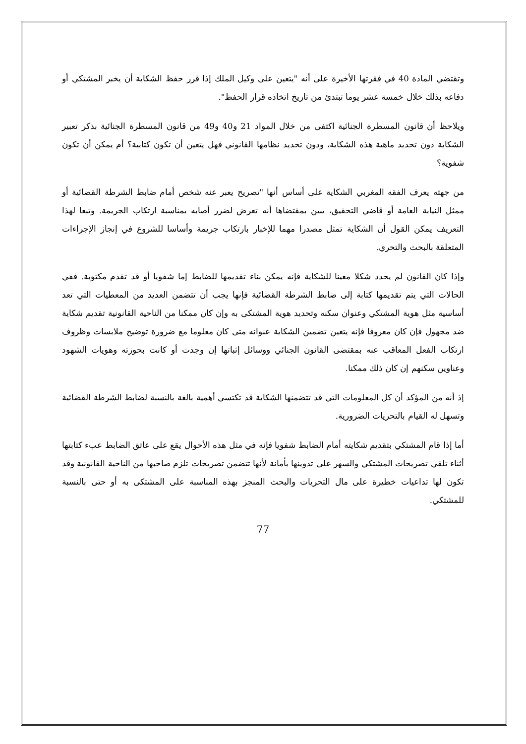وتقتضي المادة 40 في فقرتها الأخيرة على أنه "يتعين على وكيل الملك إذا قرر حفظ الشكاية أن يخبر المشتكي أو دفاعه بذلك خلال خمسة عشر يوما تبتدئ من تاريخ اتخاذه قرار الحفظ".
ويلاحظ أن قانون المسطرة الجنائية اكتفى من خلال المواد 21 و40 و49 من قانون المسطرة الجنائية بذكر تعبير الشكاية دون تحديد ماهية هذه الشكاية، ودون تحديد نظامها القانوني فهل يتعين أن تكون كتابية؟ أم يمكن أن تكون شفوية؟
من جهته يعرف الفقه المغربي الشكاية على أساس أنها "تصريح يعبر عنه شخص أمام ضابط الشرطة القضائية أو ممثل النيابة العامة أو قاضي التحقيق، يبين بمقتضاها أنه تعرض لضرر أصابه بمناسبة ارتكاب الجريمة. وتبعا لهذا التعريف يمكن القول أن الشكاية تمثل مصدرا مهما للإخبار بارتكاب جريمة وأساسا للشروع في إنجاز الإجراءات المتعلقة بالبحث والتحري.
وإذا كان القانون لم يحدد شكلا معينا للشكاية فإنه يمكن بناء تقديمها للضابط إما شفويا أو قد تقدم مكتوبة. ففي الحالات التي يتم تقديمها كتابة إلى ضابط الشرطة القضائية فإنها يجب أن تتضمن العديد من المعطيات التي تعد أساسية مثل هوية المشتكي وعنوان سكنه وتحديد هوية المشتكى به وإن كان ممكنا من الناحية القانونية تقديم شكاية ضد مجهول فإن كان معروفا فإنه يتعين تضمين الشكاية عنوانه متى كان معلوما مع ضرورة توضيح ملابسات وظروف ارتكاب الفعل المعاقب عنه بمقتضى القانون الجنائي ووسائل إثباتها إن وجدت أو كانت بحوزته وهويات الشهود وعناوين سكنهم إن كان ذلك ممكنا.
إذ أنه من المؤكد أن كل المعلومات التي قد تتضمنها الشكاية قد تكتسي أهمية بالغة بالنسبة لضابط الشرطة القضائية وتسهل له القيام بالتحريات الضرورية.
أما إذا قام المشتكي بتقديم شكايته أمام الضابط شفويا فإنه في مثل هذه الأحوال يقع على عاتق الضابط عبء كتابتها أثناء تلقي تصريحات المشتكي والسهر على تدوينها بأمانة لأنها تتضمن تصريحات تلزم صاحبها من الناحية القانونية وقد تكون لها تداعيات خطيرة على مال التحريات والبحث المنجز بهذه المناسبة على المشتكى به أو حتى بالنسبة للمشتكي.
77